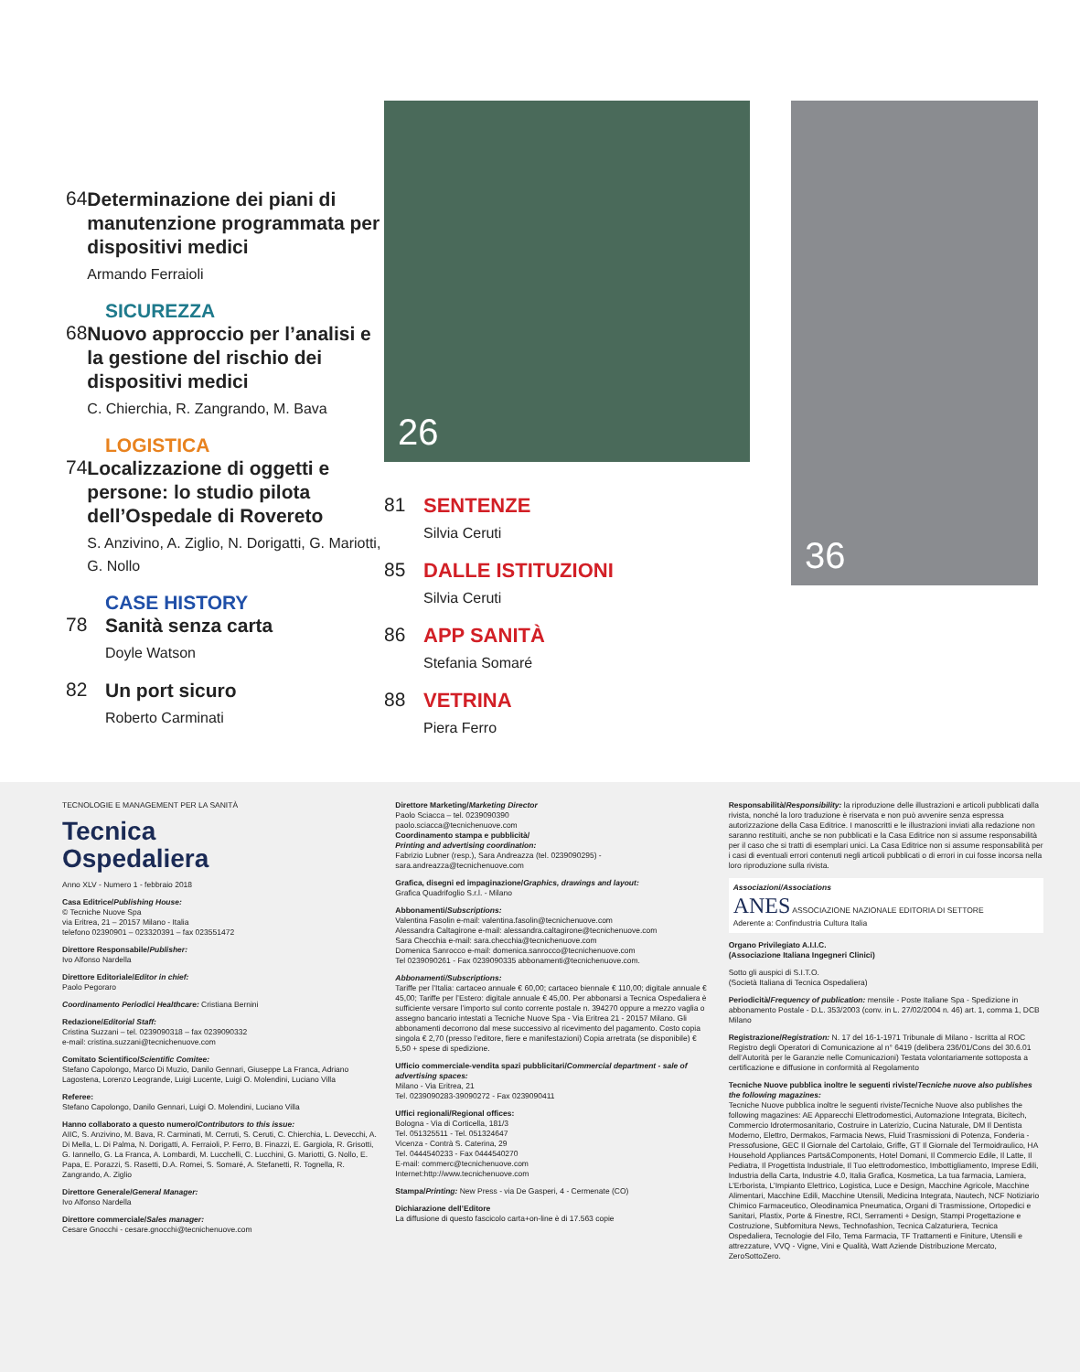64
Determinazione dei piani di manutenzione programmata per dispositivi medici
Armando Ferraioli
SICUREZZA
68
Nuovo approccio per l’analisi e la gestione del rischio dei dispositivi medici
C. Chierchia, R. Zangrando, M. Bava
LOGISTICA
74
Localizzazione di oggetti e persone: lo studio pilota dell’Ospedale di Rovereto
S. Anzivino, A. Ziglio, N. Dorigatti, G. Mariotti, G. Nollo
CASE HISTORY
78
Sanità senza carta
Doyle Watson
82
Un port sicuro
Roberto Carminati
26
81 SENTENZE
Silvia Ceruti
85 DALLE ISTITUZIONI
Silvia Ceruti
86 APP SANITÀ
Stefania Somaré
88 VETRINA
Piera Ferro
36
TECNOLOGIE E MANAGEMENT PER LA SANITÀ
Tecnica
Ospedaliera
Anno XLV - Numero 1 - febbraio 2018
Casa Editrice/Publishing House:
© Tecniche Nuove Spa
via Eritrea, 21 – 20157 Milano - Italia
telefono 02390901 – 023320391 – fax 023551472
Direttore Responsabile/Publisher:
Ivo Alfonso Nardella
Direttore Editoriale/Editor in chief:
Paolo Pegoraro
Coordinamento Periodici Healthcare: Cristiana Bernini
Redazione/Editorial Staff:
Cristina Suzzani – tel. 0239090318 – fax 0239090332
e-mail: cristina.suzzani@tecnichenuove.com
Comitato Scientifico/Scientific Comitee:
Stefano Capolongo, Marco Di Muzio, Danilo Gennari, Giuseppe La Franca, Adriano Lagostena, Lorenzo Leogrande, Luigi Lucente, Luigi O. Molendini, Luciano Villa
Referee:
Stefano Capolongo, Danilo Gennari, Luigi O. Molendini, Luciano Villa
Hanno collaborato a questo numero/Contributors to this issue:
AIIC, S. Anzivino, M. Bava, R. Carminati, M. Cerruti, S. Ceruti, C. Chierchia, L. Devecchi, A. Di Mella, L. Di Palma, N. Dorigatti, A. Ferraioli, P. Ferro, B. Finazzi, E. Gargiola, R. Grisotti, G. Iannello, G. La Franca, A. Lombardi, M. Lucchelli, C. Lucchini, G. Mariotti, G. Nollo, E. Papa, E. Porazzi, S. Rasetti, D.A. Romei, S. Somaré, A. Stefanetti, R. Tognella, R. Zangrando, A. Ziglio
Direttore Generale/General Manager:
Ivo Alfonso Nardella
Direttore commerciale/Sales manager:
Cesare Gnocchi - cesare.gnocchi@tecnichenuove.com
Direttore Marketing/Marketing Director
Paolo Sciacca – tel. 0239090390
paolo.sciacca@tecnichenuove.com
Coordinamento stampa e pubblicità/
Printing and advertising coordination:
Fabrizio Lubner (resp.), Sara Andreazza (tel. 0239090295) - sara.andreazza@tecnichenuove.com
Grafica, disegni ed impaginazione/Graphics, drawings and layout:
Grafica Quadrifoglio S.r.l. - Milano
Abbonamenti/Subscriptions:
Valentina Fasolin e-mail: valentina.fasolin@tecnichenuove.com
Alessandra Caltagirone e-mail: alessandra.caltagirone@tecnichenuove.com
Sara Checchia e-mail: sara.checchia@tecnichenuove.com
Domenica Sanrocco e-mail: domenica.sanrocco@tecnichenuove.com
Tel 0239090261 - Fax 0239090335 abbonamenti@tecnichenuove.com.
Abbonamenti/Subscriptions:
Tariffe per l’Italia: cartaceo annuale € 60,00; cartaceo biennale € 110,00; digitale annuale € 45,00; Tariffe per l’Estero: digitale annuale € 45,00. Per abbonarsi a Tecnica Ospedaliera è sufficiente versare l’importo sul conto corrente postale n. 394270 oppure a mezzo vaglia o assegno bancario intestati a Tecniche Nuove Spa - Via Eritrea 21 - 20157 Milano. Gli abbonamenti decorrono dal mese successivo al ricevimento del pagamento. Costo copia singola € 2,70 (presso l’editore, fiere e manifestazioni) Copia arretrata (se disponibile) € 5,50 + spese di spedizione.
Ufficio commerciale-vendita spazi pubblicitari/Commercial department - sale of advertising spaces:
Milano - Via Eritrea, 21
Tel. 0239090283-39090272 - Fax 0239090411
Uffici regionali/Regional offices:
Bologna - Via di Corticella, 181/3
Tel. 051325511 - Tel. 051324647
Vicenza - Contrà S. Caterina, 29
Tel. 0444540233 - Fax 0444540270
E-mail: commerc@tecnichenuove.com
Internet:http://www.tecnichenuove.com
Stampa/Printing: New Press - via De Gasperi, 4 - Cermenate (CO)
Dichiarazione dell’Editore
La diffusione di questo fascicolo carta+on-line è di 17.563 copie
Responsabilità/Responsibility: la riproduzione delle illustrazioni e articoli pubblicati dalla rivista, nonché la loro traduzione è riservata e non può avvenire senza espressa autorizzazione della Casa Editrice. I manoscritti e le illustrazioni inviati alla redazione non saranno restituiti, anche se non pubblicati e la Casa Editrice non si assume responsabilità per il caso che si tratti di esemplari unici. La Casa Editrice non si assume responsabilità per i casi di eventuali errori contenuti negli articoli pubblicati o di errori in cui fosse incorsa nella loro riproduzione sulla rivista.
Associazioni/Associations
ANES ASSOCIAZIONE NAZIONALE EDITORIA DI SETTORE
Aderente a: Confindustria Cultura Italia
Organo Privilegiato A.I.I.C.
(Associazione Italiana Ingegneri Clinici)
Sotto gli auspici di S.I.T.O.
(Società Italiana di Tecnica Ospedaliera)
Periodicità/Frequency of publication: mensile - Poste Italiane Spa - Spedizione in abbonamento Postale - D.L. 353/2003 (conv. in L. 27/02/2004 n. 46) art. 1, comma 1, DCB Milano
Registrazione/Registration: N. 17 del 16-1-1971 Tribunale di Milano - Iscritta al ROC Registro degli Operatori di Comunicazione al n° 6419 (delibera 236/01/Cons del 30.6.01 dell’Autorità per le Garanzie nelle Comunicazioni) Testata volontariamente sottoposta a certificazione e diffusione in conformità al Regolamento
Tecniche Nuove pubblica inoltre le seguenti riviste/Tecniche nuove also publishes the following magazines:
Tecniche Nuove pubblica inoltre le seguenti riviste/Tecniche Nuove also publishes the following magazines: AE Apparecchi Elettrodomestici, Automazione Integrata, Bicitech, Commercio Idrotermosanitario, Costruire in Laterizio, Cucina Naturale, DM Il Dentista Moderno, Elettro, Dermakos, Farmacia News, Fluid Trasmissioni di Potenza, Fonderia - Pressofusione, GEC Il Giornale del Cartolaio, Griffe, GT Il Giornale del Termoidraulico, HA Household Appliances Parts&Components, Hotel Domani, Il Commercio Edile, Il Latte, Il Pediatra, Il Progettista Industriale, Il Tuo elettrodomestico, Imbottigliamento, Imprese Edili, Industria della Carta, Industrie 4.0, Italia Grafica, Kosmetica, La tua farmacia, Lamiera, L’Erborista, L’Impianto Elettrico, Logistica, Luce e Design, Macchine Agricole, Macchine Alimentari, Macchine Edili, Macchine Utensili, Medicina Integrata, Nautech, NCF Notiziario Chimico Farmaceutico, Oleodinamica Pneumatica, Organi di Trasmissione, Ortopedici e Sanitari, Plastix, Porte & Finestre, RCI, Serramenti + Design, Stampi Progettazione e Costruzione, Subfornitura News, Technofashion, Tecnica Calzaturiera, Tecnica Ospedaliera, Tecnologie del Filo, Tema Farmacia, TF Trattamenti e Finiture, Utensili e attrezzature, VVQ - Vigne, Vini e Qualità, Watt Aziende Distribuzione Mercato, ZeroSottoZero.